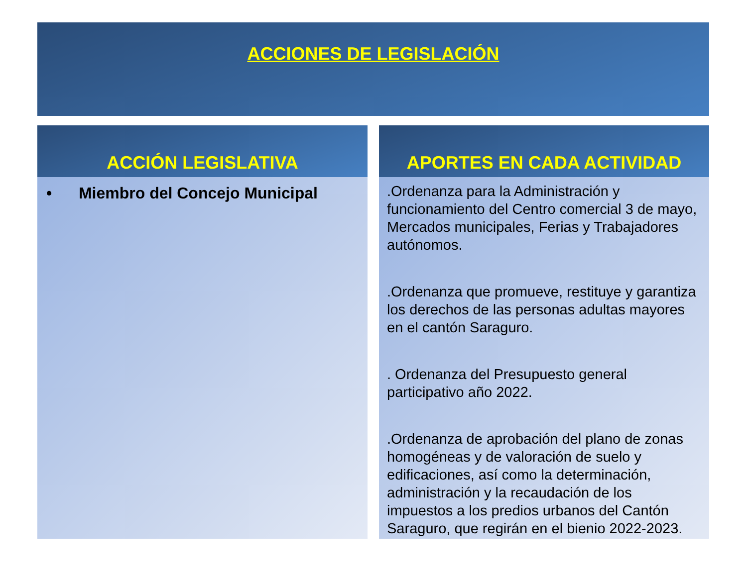ACCIONES DE LEGISLACIÓN
ACCIÓN LEGISLATIVA
• Miembro del Concejo Municipal
APORTES EN CADA ACTIVIDAD
.Ordenanza para la Administración y funcionamiento del Centro comercial 3 de mayo, Mercados municipales, Ferias y Trabajadores autónomos.
.Ordenanza que promueve, restituye y garantiza los derechos de las personas adultas mayores en el cantón Saraguro.
. Ordenanza del Presupuesto general participativo año 2022.
.Ordenanza de aprobación del plano de zonas homogéneas y de valoración de suelo y edificaciones, así como la determinación, administración y la recaudación de los impuestos a los predios urbanos del Cantón Saraguro, que regirán en el bienio 2022-2023.